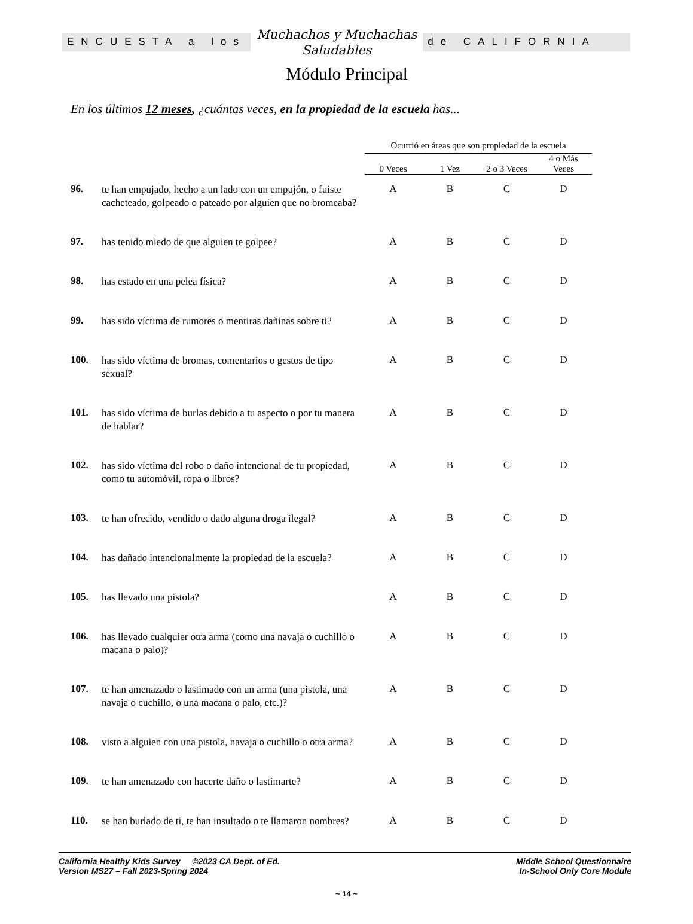ENCUESTA a los
Muchachos y Muchachas
Saludables
de CALIFORNIA
Módulo Principal
En los últimos 12 meses, ¿cuántas veces, en la propiedad de la escuela has...
| | | Ocurrió en áreas que son propiedad de la escuela | | | |
| --- | --- | --- | --- | --- | --- |
| | | 0 Veces | 1 Vez | 2 o 3 Veces | 4 o Más Veces |
| 96. | te han empujado, hecho a un lado con un empujón, o fuiste cacheteado, golpeado o pateado por alguien que no bromeaba? | A | B | C | D |
| 97. | has tenido miedo de que alguien te golpee? | A | B | C | D |
| 98. | has estado en una pelea física? | A | B | C | D |
| 99. | has sido víctima de rumores o mentiras dañinas sobre ti? | A | B | C | D |
| 100. | has sido víctima de bromas, comentarios o gestos de tipo sexual? | A | B | C | D |
| 101. | has sido víctima de burlas debido a tu aspecto o por tu manera de hablar? | A | B | C | D |
| 102. | has sido víctima del robo o daño intencional de tu propiedad, como tu automóvil, ropa o libros? | A | B | C | D |
| 103. | te han ofrecido, vendido o dado alguna droga ilegal? | A | B | C | D |
| 104. | has dañado intencionalmente la propiedad de la escuela? | A | B | C | D |
| 105. | has llevado una pistola? | A | B | C | D |
| 106. | has llevado cualquier otra arma (como una navaja o cuchillo o macana o palo)? | A | B | C | D |
| 107. | te han amenazado o lastimado con un arma (una pistola, una navaja o cuchillo, o una macana o palo, etc.)? | A | B | C | D |
| 108. | visto a alguien con una pistola, navaja o cuchillo o otra arma? | A | B | C | D |
| 109. | te han amenazado con hacerte daño o lastimarte? | A | B | C | D |
| 110. | se han burlado de ti, te han insultado o te llamaron nombres? | A | B | C | D |
Middle School Questionnaire
In-School Only Core Module
California Healthy Kids Survey ©2023 CA Dept. of Ed.
Version MS27 – Fall 2023-Spring 2024
~ 14 ~